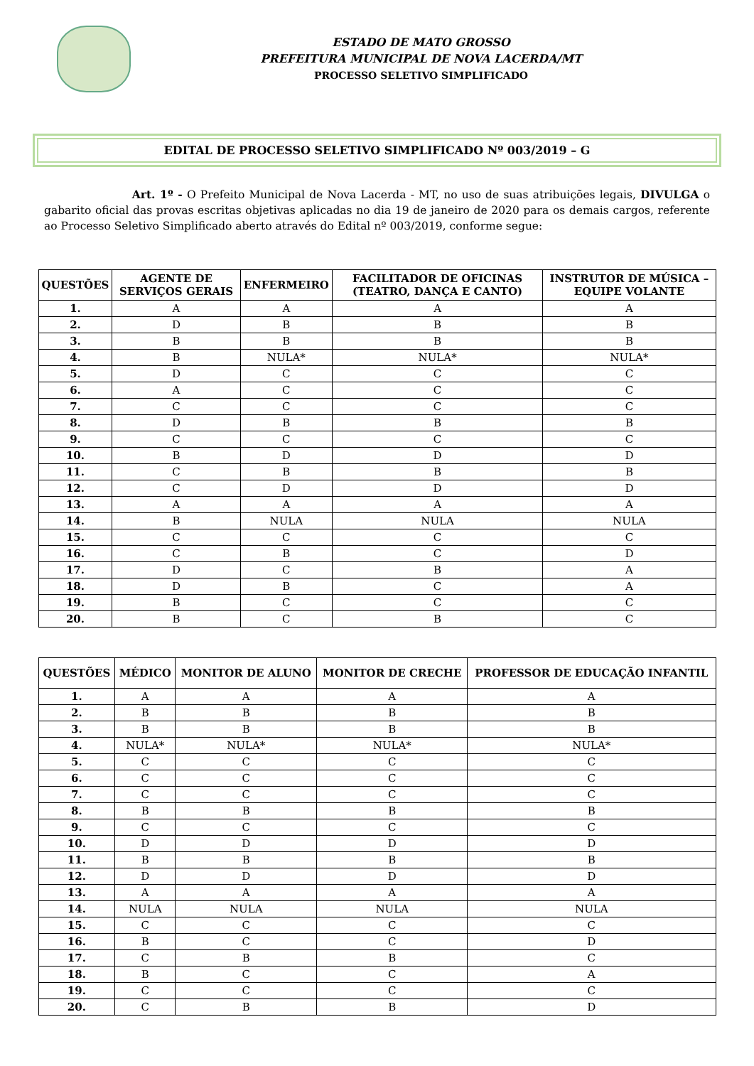ESTADO DE MATO GROSSO
PREFEITURA MUNICIPAL DE NOVA LACERDA/MT
PROCESSO SELETIVO SIMPLIFICADO
EDITAL DE PROCESSO SELETIVO SIMPLIFICADO Nº 003/2019 – G
Art. 1º - O Prefeito Municipal de Nova Lacerda - MT, no uso de suas atribuições legais, DIVULGA o gabarito oficial das provas escritas objetivas aplicadas no dia 19 de janeiro de 2020 para os demais cargos, referente ao Processo Seletivo Simplificado aberto através do Edital nº 003/2019, conforme segue:
| QUESTÕES | AGENTE DE SERVIÇOS GERAIS | ENFERMEIRO | FACILITADOR DE OFICINAS (TEATRO, DANÇA E CANTO) | INSTRUTOR DE MÚSICA – EQUIPE VOLANTE |
| --- | --- | --- | --- | --- |
| 1. | A | A | A | A |
| 2. | D | B | B | B |
| 3. | B | B | B | B |
| 4. | B | NULA* | NULA* | NULA* |
| 5. | D | C | C | C |
| 6. | A | C | C | C |
| 7. | C | C | C | C |
| 8. | D | B | B | B |
| 9. | C | C | C | C |
| 10. | B | D | D | D |
| 11. | C | B | B | B |
| 12. | C | D | D | D |
| 13. | A | A | A | A |
| 14. | B | NULA | NULA | NULA |
| 15. | C | C | C | C |
| 16. | C | B | C | D |
| 17. | D | C | B | A |
| 18. | D | B | C | A |
| 19. | B | C | C | C |
| 20. | B | C | B | C |
| QUESTÕES | MÉDICO | MONITOR DE ALUNO | MONITOR DE CRECHE | PROFESSOR DE EDUCAÇÃO INFANTIL |
| --- | --- | --- | --- | --- |
| 1. | A | A | A | A |
| 2. | B | B | B | B |
| 3. | B | B | B | B |
| 4. | NULA* | NULA* | NULA* | NULA* |
| 5. | C | C | C | C |
| 6. | C | C | C | C |
| 7. | C | C | C | C |
| 8. | B | B | B | B |
| 9. | C | C | C | C |
| 10. | D | D | D | D |
| 11. | B | B | B | B |
| 12. | D | D | D | D |
| 13. | A | A | A | A |
| 14. | NULA | NULA | NULA | NULA |
| 15. | C | C | C | C |
| 16. | B | C | C | D |
| 17. | C | B | B | C |
| 18. | B | C | C | A |
| 19. | C | C | C | C |
| 20. | C | B | B | D |